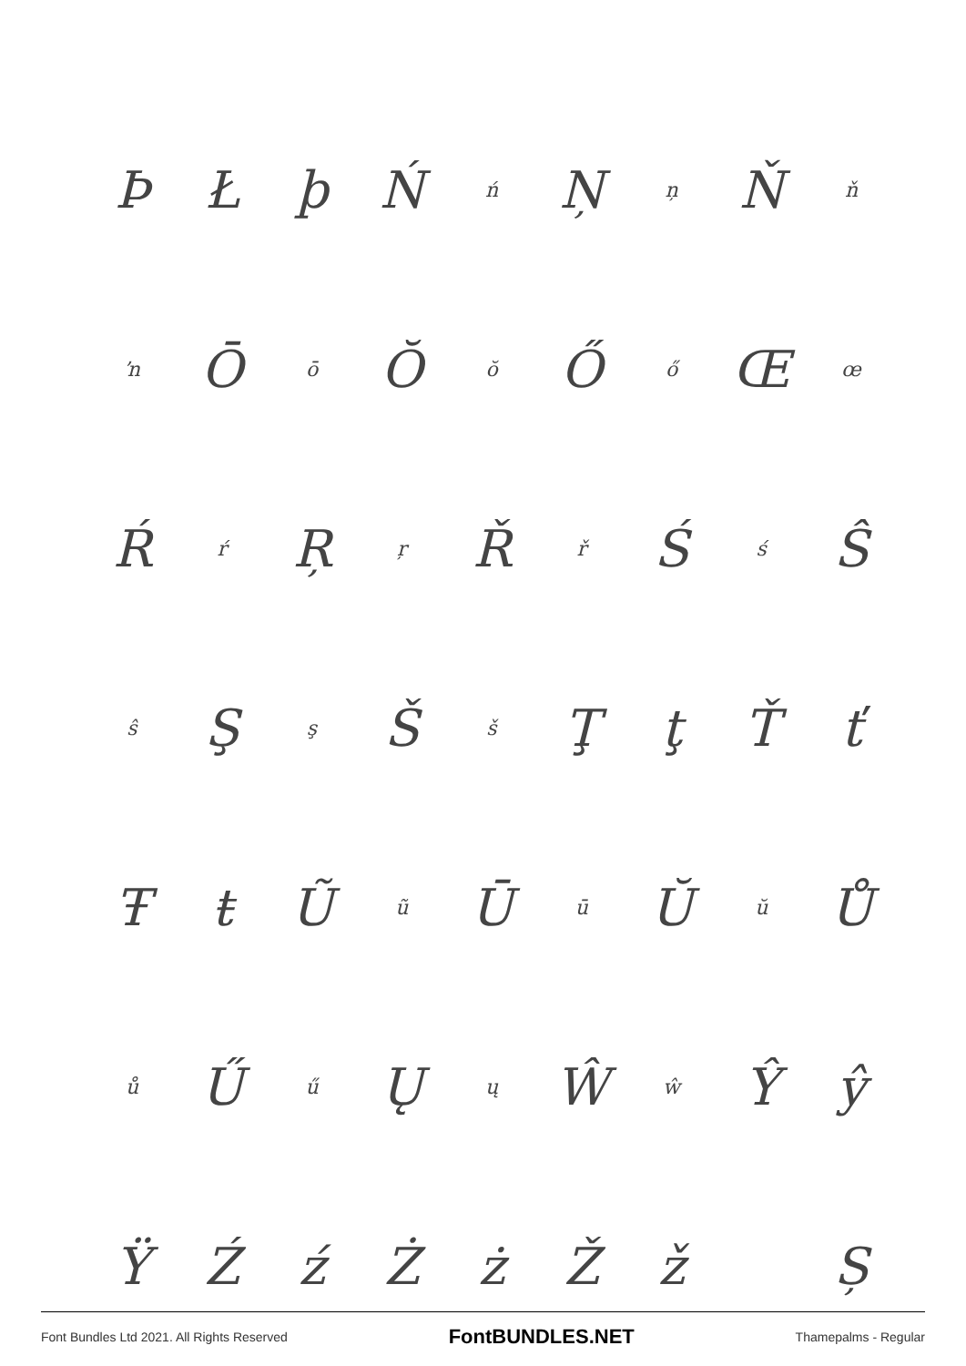ÞŁþŃ ń Ņ ņ Ň ň
ŉ Ō ō Ŏ ŏ Ő ő Œ œ
Ŕŕ Ŗ ŗ Ř ř Ś ś Ŝ
ŝ Ş ş Š š ŢţŤť
ŦŧŨ ũ Ū ū Ŭ ŭ Ů
ů Ű ű Ų ų Ŵ ŵ Ŷŷ
ŸŹźŻżŽž Ș
Font Bundles Ltd 2021. All Rights Reserved FontBUNDLES.NET Thamepalms - Regular